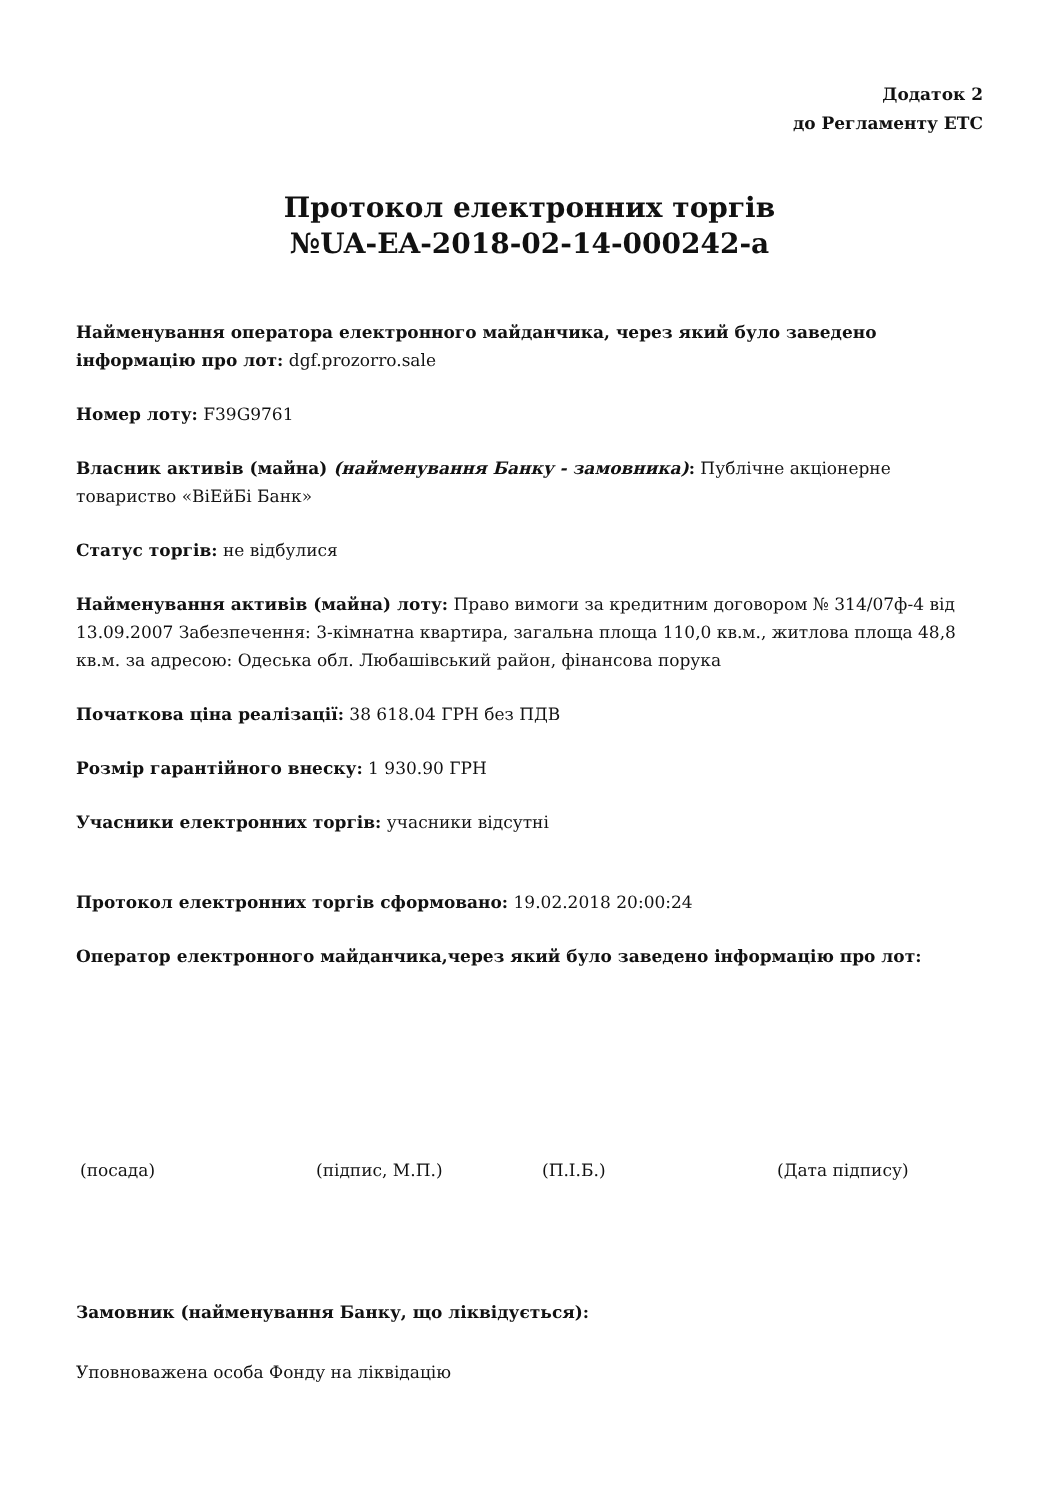Додаток 2
до Регламенту ЕТС
Протокол електронних торгів
№UA-EA-2018-02-14-000242-a
Найменування оператора електронного майданчика, через який було заведено інформацію про лот: dgf.prozorro.sale
Номер лоту: F39G9761
Власник активів (майна) (найменування Банку - замовника): Публічне акціонерне товариство «ВіЕйБі Банк»
Статус торгів: не відбулися
Найменування активів (майна) лоту: Право вимоги за кредитним договором № 314/07ф-4 від 13.09.2007 Забезпечення: 3-кімнатна квартира, загальна площа 110,0 кв.м., житлова площа 48,8 кв.м. за адресою: Одеська обл. Любашівський район, фінансова порука
Початкова ціна реалізації: 38 618.04 ГРН без ПДВ
Розмір гарантійного внеску: 1 930.90 ГРН
Учасники електронних торгів: учасники відсутні
Протокол електронних торгів сформовано: 19.02.2018 20:00:24
Оператор електронного майданчика,через який було заведено інформацію про лот:
(посада) (підпис, М.П.) (П.І.Б.) (Дата підпису)
Замовник (найменування Банку, що ліквідується):
Уповноважена особа Фонду на ліквідацію